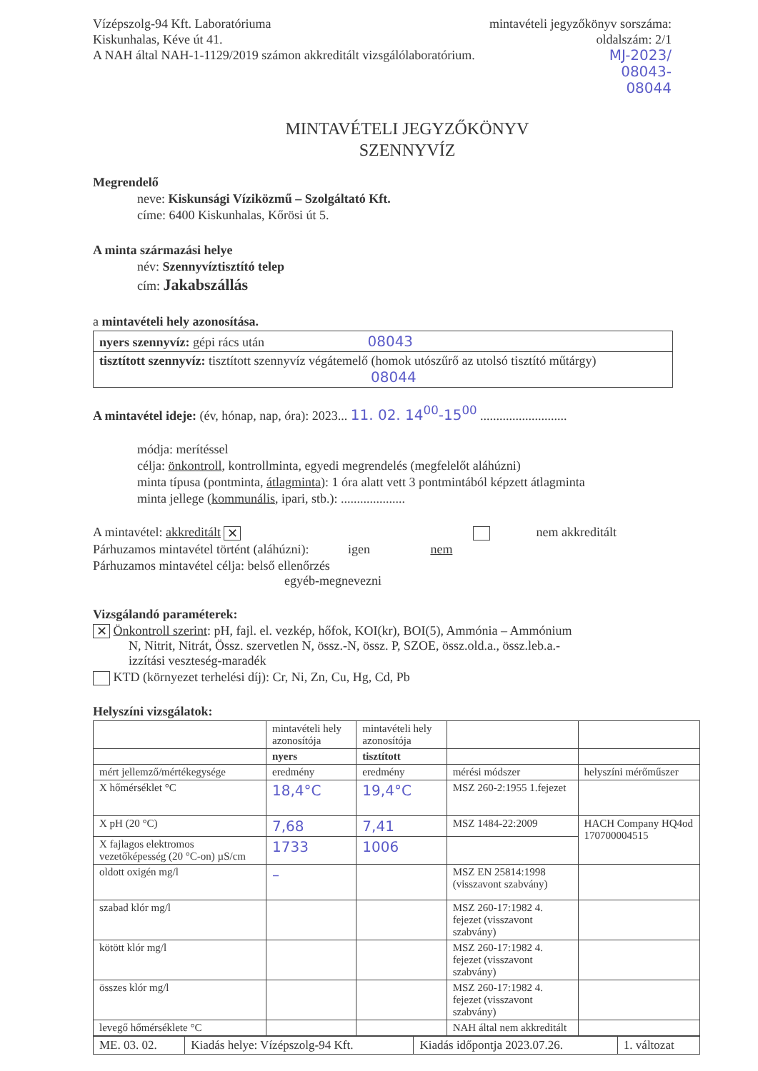Vízépszolg-94 Kft. Laboratóriuma
Kiskunhalas, Kéve út 41.
A NAH által NAH-1-1129/2019 számon akkreditált vizsgálólaboratórium.
mintavételi jegyzőkönyv sorszáma:
oldalszám: 2/1
MJ-2023/
08043-
08044
MINTAVÉTELI JEGYZŐKÖNYV
SZENNYVÍZ
Megrendelő
neve: Kiskunsági Víziközmű – Szolgáltató Kft.
címe: 6400 Kiskunhalas, Kőrösi út 5.
A minta származási helye
név: Szennyvíztisztító telep
cím: Jakabszállás
a mintavételi hely azonosítása.
nyers szennyvíz: gépi rács után 08043
tisztított szennyvíz: tisztított szennyvíz végátemelő (homok utószűrő az utolsó tisztító műtárgy) 08044
A mintavétel ideje: (év, hónap, nap, óra): 2023... 11. 02. 14<sup>00</sup>-15<sup>00</sup> ...........................
módja: merítéssel
célja: önkontroll, kontrollminta, egyedi megrendelés (megfelelőt aláhúzni)
minta típusa (pontminta, átlagminta): 1 óra alatt vett 3 pontmintából képzett átlagminta
minta jellege (kommunális, ipari, stb.): ....................
A mintavétel: akkreditált ✕ nem akkreditált
Párhuzamos mintavétel történt (aláhúzni): igen nem
Párhuzamos mintavétel célja: belső ellenőrzés
egyéb-megnevezni
Vizsgálandó paraméterek:
✕ Önkontroll szerint: pH, fajl. el. vezkép, hőfok, KOI(kr), BOI(5), Ammónia – Ammónium
N, Nitrit, Nitrát, Össz. szervetlen N, össz.-N, össz. P, SZOE, össz.old.a., össz.leb.a.-
izzítási veszteség-maradék
KTD (környezet terhelési díj): Cr, Ni, Zn, Cu, Hg, Cd, Pb
Helyszíni vizsgálatok:
| | mintavételi hely azonosítója | mintavételi hely azonosítója | | |
| | nyers | tisztított | | |
| mért jellemző/mértékegysége | eredmény | eredmény | mérési módszer | helyszíni mérőműszer |
| X hőmérséklet °C | 18,4°C | 19,4°C | MSZ 260-2:1955 1.fejezet | |
| X pH (20 °C) | 7,68 | 7,41 | MSZ 1484-22:2009 | HACH Company HQ4od 170700004515 |
| X fajlagos elektromos vezetőképesség (20 °C-on) µS/cm | 1733 | 1006 | | |
| oldott oxigén mg/l | – | | MSZ EN 25814:1998 (visszavont szabvány) | |
| szabad klór mg/l | | | MSZ 260-17:1982 4. fejezet (visszavont szabvány) | |
| kötött klór mg/l | | | MSZ 260-17:1982 4. fejezet (visszavont szabvány) | |
| összes klór mg/l | | | MSZ 260-17:1982 4. fejezet (visszavont szabvány) | |
| levegő hőmérséklete °C | | | NAH által nem akkreditált | |
| ME. 03. 02. | Kiadás helye: Vízépszolg-94 Kft. | Kiadás időpontja 2023.07.26. | 1. változat |